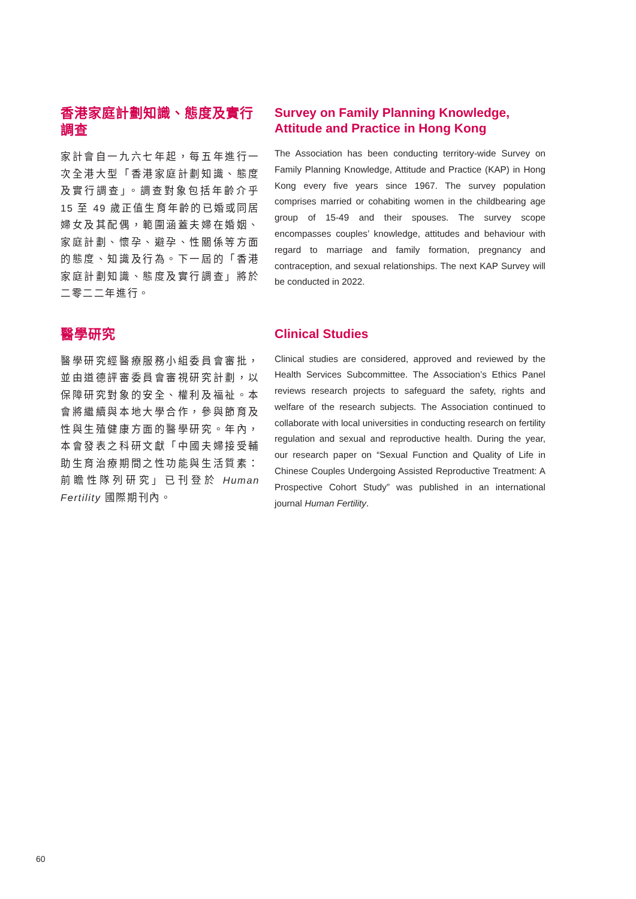香港家庭計劃知識、態度及實行調查
家計會自一九六七年起，每五年進行一次全港大型「香港家庭計劃知識、態度及實行調查」。調查對象包括年齡介乎 15 至 49 歲正值生育年齡的已婚或同居婦女及其配偶，範圍涵蓋夫婦在婚姻、家庭計劃、懷孕、避孕、性關係等方面的態度、知識及行為。下一屆的「香港家庭計劃知識、態度及實行調查」將於二零二二年進行。
Survey on Family Planning Knowledge, Attitude and Practice in Hong Kong
The Association has been conducting territory-wide Survey on Family Planning Knowledge, Attitude and Practice (KAP) in Hong Kong every five years since 1967. The survey population comprises married or cohabiting women in the childbearing age group of 15-49 and their spouses. The survey scope encompasses couples’ knowledge, attitudes and behaviour with regard to marriage and family formation, pregnancy and contraception, and sexual relationships. The next KAP Survey will be conducted in 2022.
醫學研究
醫學研究經醫療服務小組委員會審批，並由道德評審委員會審視研究計劃，以保障研究對象的安全、權利及福祉。本會將繼續與本地大學合作，參與節育及性與生殖健康方面的醫學研究。年內，本會發表之科研文獻「中國夫婦接受輔助生育治療期間之性功能與生活質素：前瞻性隊列研究」已刊登於 Human Fertility 國際期刊內。
Clinical Studies
Clinical studies are considered, approved and reviewed by the Health Services Subcommittee. The Association’s Ethics Panel reviews research projects to safeguard the safety, rights and welfare of the research subjects. The Association continued to collaborate with local universities in conducting research on fertility regulation and sexual and reproductive health. During the year, our research paper on “Sexual Function and Quality of Life in Chinese Couples Undergoing Assisted Reproductive Treatment: A Prospective Cohort Study” was published in an international journal Human Fertility.
60